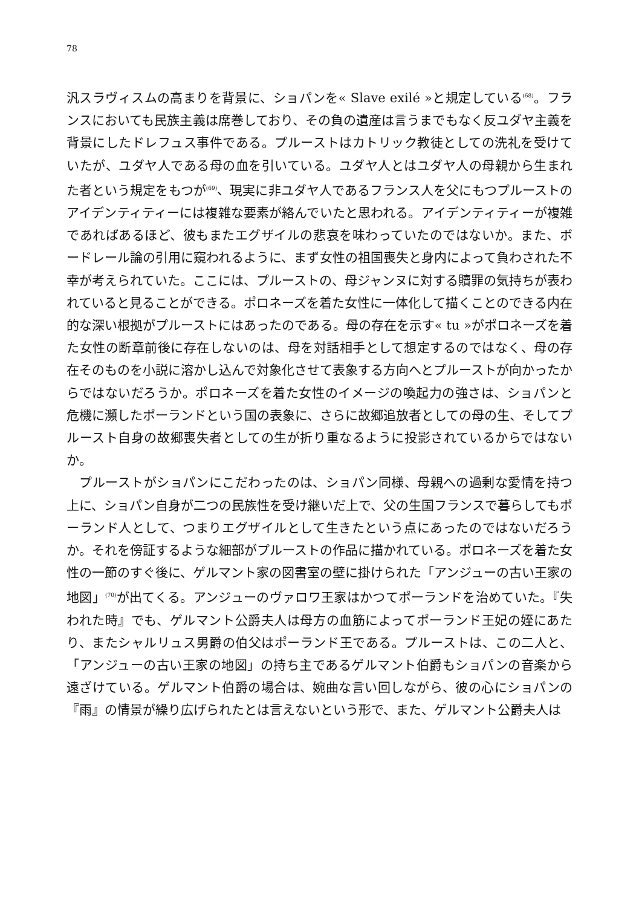78
汎スラヴィスムの高まりを背景に、ショパンを« Slave exilé »と規定している<sup>(68)</sup>。フランスにおいても民族主義は席巻しており、その負の遺産は言うまでもなく反ユダヤ主義を背景にしたドレフュス事件である。プルーストはカトリック教徒としての洗礼を受けていたが、ユダヤ人である母の血を引いている。ユダヤ人とはユダヤ人の母親から生まれた者という規定をもつが<sup>(69)</sup>、現実に非ユダヤ人であるフランス人を父にもつプルーストのアイデンティティーには複雑な要素が絡んでいたと思われる。アイデンティティーが複雑であればあるほど、彼もまたエグザイルの悲哀を味わっていたのではないか。また、ボードレール論の引用に窺われるように、まず女性の祖国喪失と身内によって負わされた不幸が考えられていた。ここには、プルーストの、母ジャンヌに対する贖罪の気持ちが表われていると見ることができる。ポロネーズを着た女性に一体化して描くことのできる内在的な深い根拠がプルーストにはあったのである。母の存在を示す« tu »がポロネーズを着た女性の断章前後に存在しないのは、母を対話相手として想定するのではなく、母の存在そのものを小説に溶かし込んで対象化させて表象する方向へとプルーストが向かったからではないだろうか。ポロネーズを着た女性のイメージの喚起力の強さは、ショパンと危機に瀕したポーランドという国の表象に、さらに故郷追放者としての母の生、そしてプルースト自身の故郷喪失者としての生が折り重なるように投影されているからではないか。
　プルーストがショパンにこだわったのは、ショパン同様、母親への過剰な愛情を持つ上に、ショパン自身が二つの民族性を受け継いだ上で、父の生国フランスで暮らしてもポーランド人として、つまりエグザイルとして生きたという点にあったのではないだろうか。それを傍証するような細部がプルーストの作品に描かれている。ポロネーズを着た女性の一節のすぐ後に、ゲルマント家の図書室の壁に掛けられた「アンジューの古い王家の地図」<sup>(70)</sup>が出てくる。アンジューのヴァロワ王家はかつてポーランドを治めていた。『失われた時』でも、ゲルマント公爵夫人は母方の血筋によってポーランド王妃の姪にあたり、またシャルリュス男爵の伯父はポーランド王である。プルーストは、この二人と、「アンジューの古い王家の地図」の持ち主であるゲルマント伯爵もショパンの音楽から遠ざけている。ゲルマント伯爵の場合は、婉曲な言い回しながら、彼の心にショパンの『雨』の情景が繰り広げられたとは言えないという形で、また、ゲルマント公爵夫人は